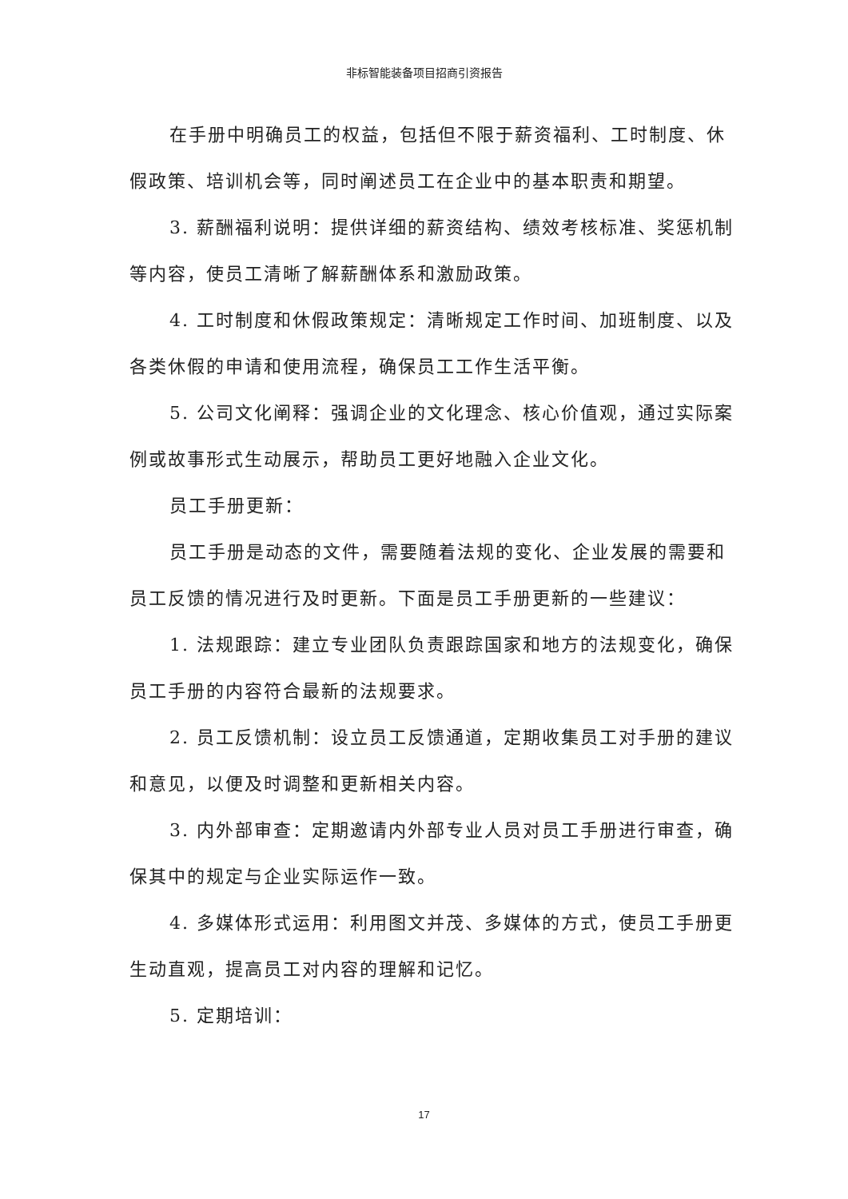非标智能装备项目招商引资报告
在手册中明确员工的权益，包括但不限于薪资福利、工时制度、休假政策、培训机会等，同时阐述员工在企业中的基本职责和期望。
3. 薪酬福利说明：提供详细的薪资结构、绩效考核标准、奖惩机制等内容，使员工清晰了解薪酬体系和激励政策。
4. 工时制度和休假政策规定：清晰规定工作时间、加班制度、以及各类休假的申请和使用流程，确保员工工作生活平衡。
5. 公司文化阐释：强调企业的文化理念、核心价值观，通过实际案例或故事形式生动展示，帮助员工更好地融入企业文化。
员工手册更新：
员工手册是动态的文件，需要随着法规的变化、企业发展的需要和员工反馈的情况进行及时更新。下面是员工手册更新的一些建议：
1. 法规跟踪：建立专业团队负责跟踪国家和地方的法规变化，确保员工手册的内容符合最新的法规要求。
2. 员工反馈机制：设立员工反馈通道，定期收集员工对手册的建议和意见，以便及时调整和更新相关内容。
3. 内外部审查：定期邀请内外部专业人员对员工手册进行审查，确保其中的规定与企业实际运作一致。
4. 多媒体形式运用：利用图文并茂、多媒体的方式，使员工手册更生动直观，提高员工对内容的理解和记忆。
5. 定期培训：
17